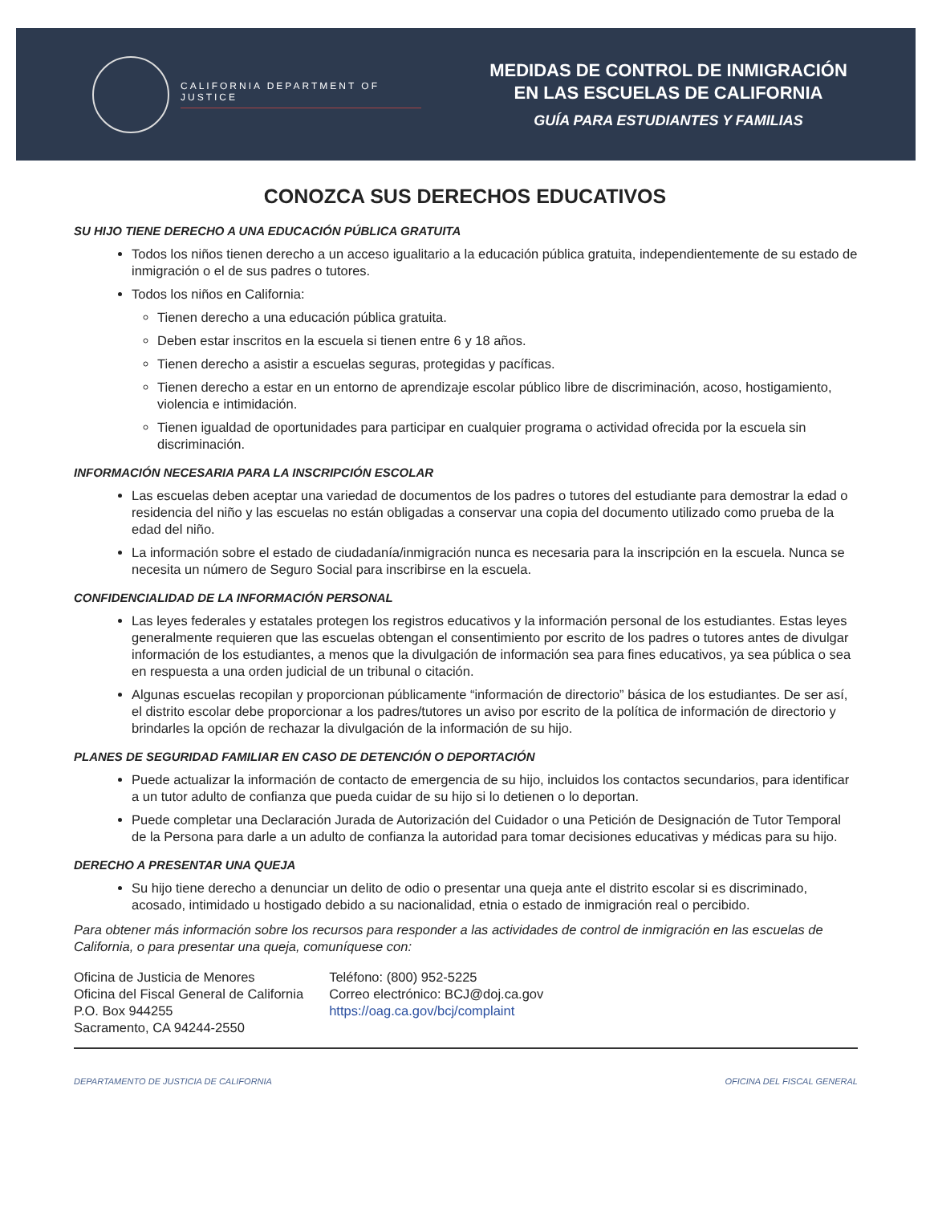CALIFORNIA DEPARTMENT OF JUSTICE
MEDIDAS DE CONTROL DE INMIGRACIÓN
EN LAS ESCUELAS DE CALIFORNIA
GUÍA PARA ESTUDIANTES Y FAMILIAS
CONOZCA SUS DERECHOS EDUCATIVOS
SU HIJO TIENE DERECHO A UNA EDUCACIÓN PÚBLICA GRATUITA
Todos los niños tienen derecho a un acceso igualitario a la educación pública gratuita, independientemente de su estado de inmigración o el de sus padres o tutores.
Todos los niños en California:
Tienen derecho a una educación pública gratuita.
Deben estar inscritos en la escuela si tienen entre 6 y 18 años.
Tienen derecho a asistir a escuelas seguras, protegidas y pacíficas.
Tienen derecho a estar en un entorno de aprendizaje escolar público libre de discriminación, acoso, hostigamiento, violencia e intimidación.
Tienen igualdad de oportunidades para participar en cualquier programa o actividad ofrecida por la escuela sin discriminación.
INFORMACIÓN NECESARIA PARA LA INSCRIPCIÓN ESCOLAR
Las escuelas deben aceptar una variedad de documentos de los padres o tutores del estudiante para demostrar la edad o residencia del niño y las escuelas no están obligadas a conservar una copia del documento utilizado como prueba de la edad del niño.
La información sobre el estado de ciudadanía/inmigración nunca es necesaria para la inscripción en la escuela. Nunca se necesita un número de Seguro Social para inscribirse en la escuela.
CONFIDENCIALIDAD DE LA INFORMACIÓN PERSONAL
Las leyes federales y estatales protegen los registros educativos y la información personal de los estudiantes. Estas leyes generalmente requieren que las escuelas obtengan el consentimiento por escrito de los padres o tutores antes de divulgar información de los estudiantes, a menos que la divulgación de información sea para fines educativos, ya sea pública o sea en respuesta a una orden judicial de un tribunal o citación.
Algunas escuelas recopilan y proporcionan públicamente “información de directorio” básica de los estudiantes. De ser así, el distrito escolar debe proporcionar a los padres/tutores un aviso por escrito de la política de información de directorio y brindarles la opción de rechazar la divulgación de la información de su hijo.
PLANES DE SEGURIDAD FAMILIAR EN CASO DE DETENCIÓN O DEPORTACIÓN
Puede actualizar la información de contacto de emergencia de su hijo, incluidos los contactos secundarios, para identificar a un tutor adulto de confianza que pueda cuidar de su hijo si lo detienen o lo deportan.
Puede completar una Declaración Jurada de Autorización del Cuidador o una Petición de Designación de Tutor Temporal de la Persona para darle a un adulto de confianza la autoridad para tomar decisiones educativas y médicas para su hijo.
DERECHO A PRESENTAR UNA QUEJA
Su hijo tiene derecho a denunciar un delito de odio o presentar una queja ante el distrito escolar si es discriminado, acosado, intimidado u hostigado debido a su nacionalidad, etnia o estado de inmigración real o percibido.
Para obtener más información sobre los recursos para responder a las actividades de control de inmigración en las escuelas de California, o para presentar una queja, comuníquese con:
Oficina de Justicia de Menores
Oficina del Fiscal General de California
P.O. Box 944255
Sacramento, CA 94244-2550
Teléfono: (800) 952-5225
Correo electrónico: BCJ@doj.ca.gov
https://oag.ca.gov/bcj/complaint
DEPARTAMENTO DE JUSTICIA DE CALIFORNIA OFICINA DEL FISCAL GENERAL